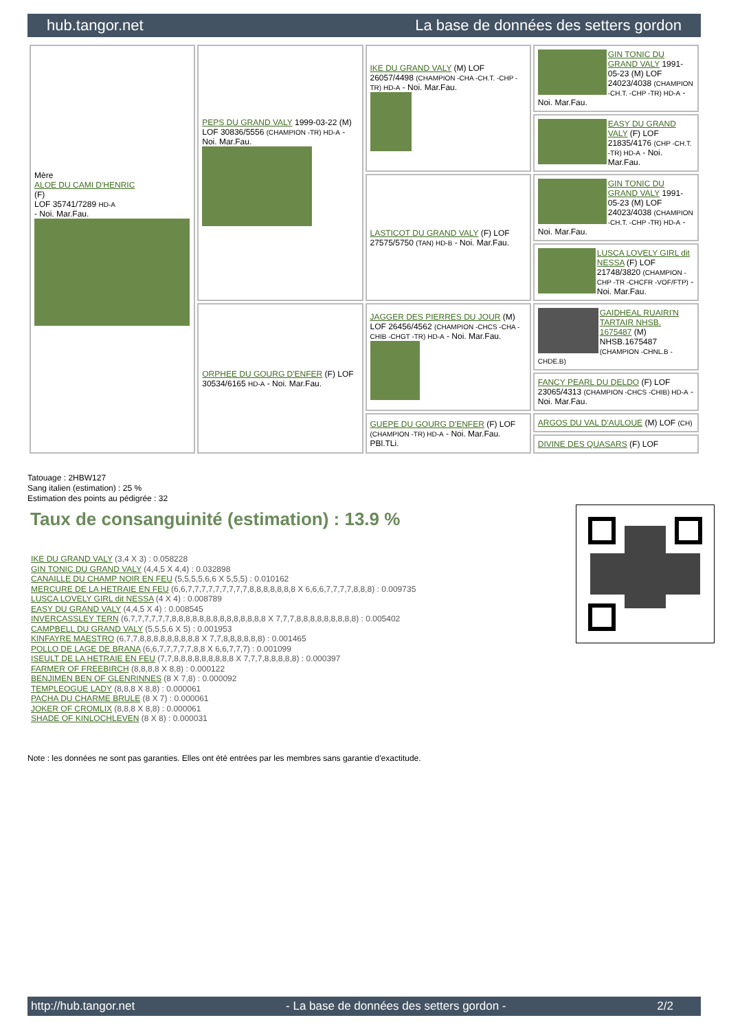hub.tangor.net La base de données des setters gordon
| Mère ALOE DU CAMI D'HENRIC (F) LOF 35741/7289 HD-A - Noi. Mar.Fau. | PEPS DU GRAND VALY 1999-03-22 (M) LOF 30836/5556 (CHAMPION -TR) HD-A - Noi. Mar.Fau. | IKE DU GRAND VALY (M) LOF 26057/4498 (CHAMPION -CHA -CH.T. -CHP -TR) HD-A - Noi. Mar.Fau. | GIN TONIC DU GRAND VALY 1991-05-23 (M) LOF 24023/4038 (CHAMPION -CH.T. -CHP -TR) HD-A - Noi. Mar.Fau. |
| | | | EASY DU GRAND VALY (F) LOF 21835/4176 (CHP -CH.T. -TR) HD-A - Noi. Mar.Fau. |
| | | LASTICOT DU GRAND VALY (F) LOF 27575/5750 (TAN) HD-B - Noi. Mar.Fau. | GIN TONIC DU GRAND VALY 1991-05-23 (M) LOF 24023/4038 (CHAMPION -CH.T. -CHP -TR) HD-A - Noi. Mar.Fau. |
| | | | LUSCA LOVELY GIRL dit NESSA (F) LOF 21748/3820 (CHAMPION -CHP -TR -CHCFR -VOF/FTP) - Noi. Mar.Fau. |
| | ORPHEE DU GOURG D'ENFER (F) LOF 30534/6165 HD-A - Noi. Mar.Fau. | JAGGER DES PIERRES DU JOUR (M) LOF 26456/4562 (CHAMPION -CHCS -CHA -CHIB -CHGT -TR) HD-A - Noi. Mar.Fau. | GAIDHEAL RUAIRI'N TARTAIR NHSB. 1675487 (M) NHSB.1675487 (CHAMPION -CHNL.B -CHDE.B) |
| | | | FANCY PEARL DU DELDO (F) LOF 23065/4313 (CHAMPION -CHCS -CHIB) HD-A - Noi. Mar.Fau. |
| | | GUEPE DU GOURG D'ENFER (F) LOF (CHAMPION -TR) HD-A - Noi. Mar.Fau. PBl.TLi. | ARGOS DU VAL D'AULOUE (M) LOF (CH) |
| | | | DIVINE DES QUASARS (F) LOF |
Tatouage : 2HBW127
Sang italien (estimation) : 25 %
Estimation des points au pédigrée : 32
Taux de consanguinité (estimation) : 13.9 %
IKE DU GRAND VALY (3,4 X 3) : 0.058228
GIN TONIC DU GRAND VALY (4,4,5 X 4,4) : 0.032898
CANAILLE DU CHAMP NOIR EN FEU (5,5,5,5,6,6 X 5,5,5) : 0.010162
MERCURE DE LA HETRAIE EN FEU (6,6,7,7,7,7,7,7,7,7,7,8,8,8,8,8,8,8 X 6,6,6,7,7,7,7,8,8,8) : 0.009735
LUSCA LOVELY GIRL dit NESSA (4 X 4) : 0.008789
EASY DU GRAND VALY (4,4,5 X 4) : 0.008545
INVERCASSLEY TERN (6,7,7,7,7,7,7,8,8,8,8,8,8,8,8,8,8,8,8,8,8 X 7,7,7,8,8,8,8,8,8,8,8,8) : 0.005402
CAMPBELL DU GRAND VALY (5,5,5,6 X 5) : 0.001953
KINFAYRE MAESTRO (6,7,7,8,8,8,8,8,8,8,8,8 X 7,7,8,8,8,8,8,8) : 0.001465
POLLO DE LAGE DE BRANA (6,6,7,7,7,7,7,8,8 X 6,6,7,7,7) : 0.001099
ISEULT DE LA HETRAIE EN FEU (7,7,8,8,8,8,8,8,8,8,8 X 7,7,7,8,8,8,8,8) : 0.000397
FARMER OF FREEBIRCH (8,8,8,8 X 8,8) : 0.000122
BENJIMEN BEN OF GLENRINNES (8 X 7,8) : 0.000092
TEMPLEOGUE LADY (8,8,8 X 8,8) : 0.000061
PACHA DU CHARME BRULE (8 X 7) : 0.000061
JOKER OF CROMLIX (8,8,8 X 8,8) : 0.000061
SHADE OF KINLOCHLEVEN (8 X 8) : 0.000031
Note : les données ne sont pas garanties. Elles ont été entrées par les membres sans garantie d'exactitude.
http://hub.tangor.net - La base de données des setters gordon - 2/2